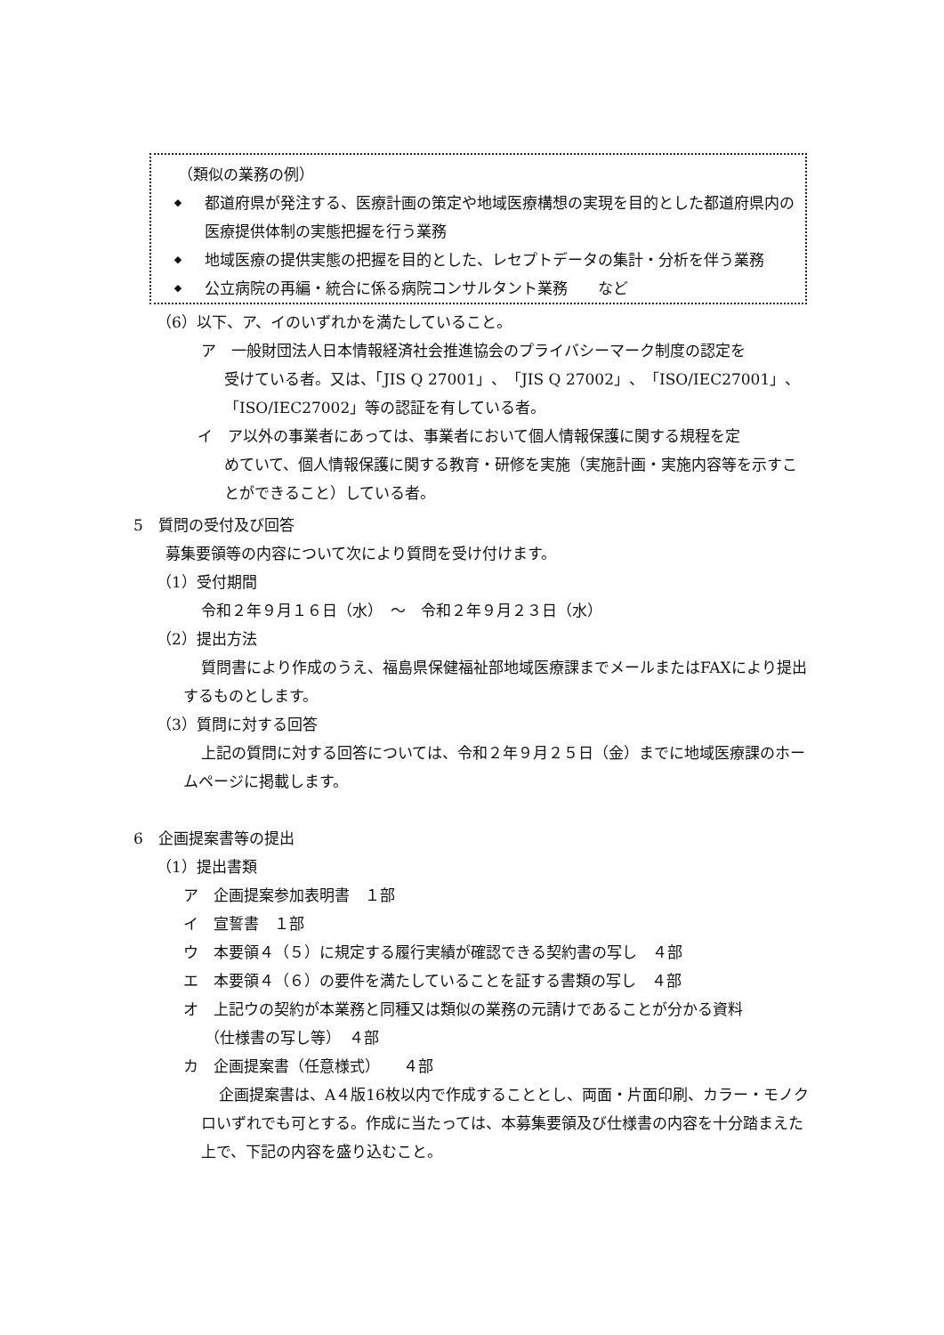（類似の業務の例）
◆
都道府県が発注する、医療計画の策定や地域医療構想の実現を目的とした都道府県内の医療提供体制の実態把握を行う業務
◆
地域医療の提供実態の把握を目的とした、レセプトデータの集計・分析を伴う業務
◆
公立病院の再編・統合に係る病院コンサルタント業務　　など
（6）以下、ア、イのいずれかを満たしていること。
ア　一般財団法人日本情報経済社会推進協会のプライバシーマーク制度の認定を
受けている者。又は、「JIS Q 27001」、「JIS Q 27002」、「ISO/IEC27001」、「ISO/IEC27002」等の認証を有している者。
イ　ア以外の事業者にあっては、事業者において個人情報保護に関する規程を定
めていて、個人情報保護に関する教育・研修を実施（実施計画・実施内容等を示すことができること）している者。
5　質問の受付及び回答
募集要領等の内容について次により質問を受け付けます。
（1）受付期間
令和２年９月１６日（水）　～　令和２年９月２３日（水）
（2）提出方法
質問書により作成のうえ、福島県保健福祉部地域医療課までメールまたはFAXにより提出するものとします。
（3）質問に対する回答
上記の質問に対する回答については、令和２年９月２５日（金）までに地域医療課のホームページに掲載します。
6　企画提案書等の提出
（1）提出書類
ア　企画提案参加表明書　１部
イ　宣誓書　１部
ウ　本要領４（５）に規定する履行実績が確認できる契約書の写し　４部
エ　本要領４（６）の要件を満たしていることを証する書類の写し　４部
オ　上記ウの契約が本業務と同種又は類似の業務の元請けであることが分かる資料
（仕様書の写し等）　４部
カ　企画提案書（任意様式）　　４部
企画提案書は、A４版16枚以内で作成することとし、両面・片面印刷、カラー・モノクロいずれでも可とする。作成に当たっては、本募集要領及び仕様書の内容を十分踏まえた上で、下記の内容を盛り込むこと。